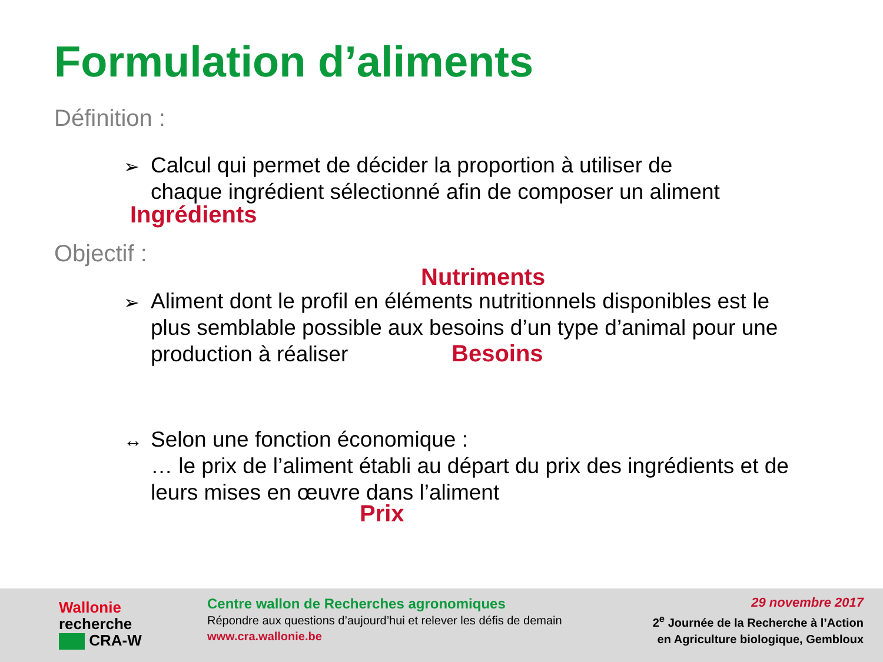Formulation d’aliments
Définition :
➢
Calcul qui permet de décider la proportion à utiliser de
chaque ingrédient sélectionné afin de composer un aliment
Ingrédients
Objectif :
Nutriments
➢
Aliment dont le profil en éléments nutritionnels disponibles est le
plus semblable possible aux besoins d’un type d’animal pour une
production à réaliser
Besoins
↔
Selon une fonction économique :
… le prix de l’aliment établi au départ du prix des ingrédients et de
leurs mises en œuvre dans l’aliment
Prix
Wallonie
recherche
CRA-W
Centre wallon de Recherches agronomiques
Répondre aux questions d’aujourd’hui et relever les défis de demain
www.cra.wallonie.be
29 novembre 2017
2<sup>e</sup> Journée de la Recherche à l’Action
en Agriculture biologique, Gembloux